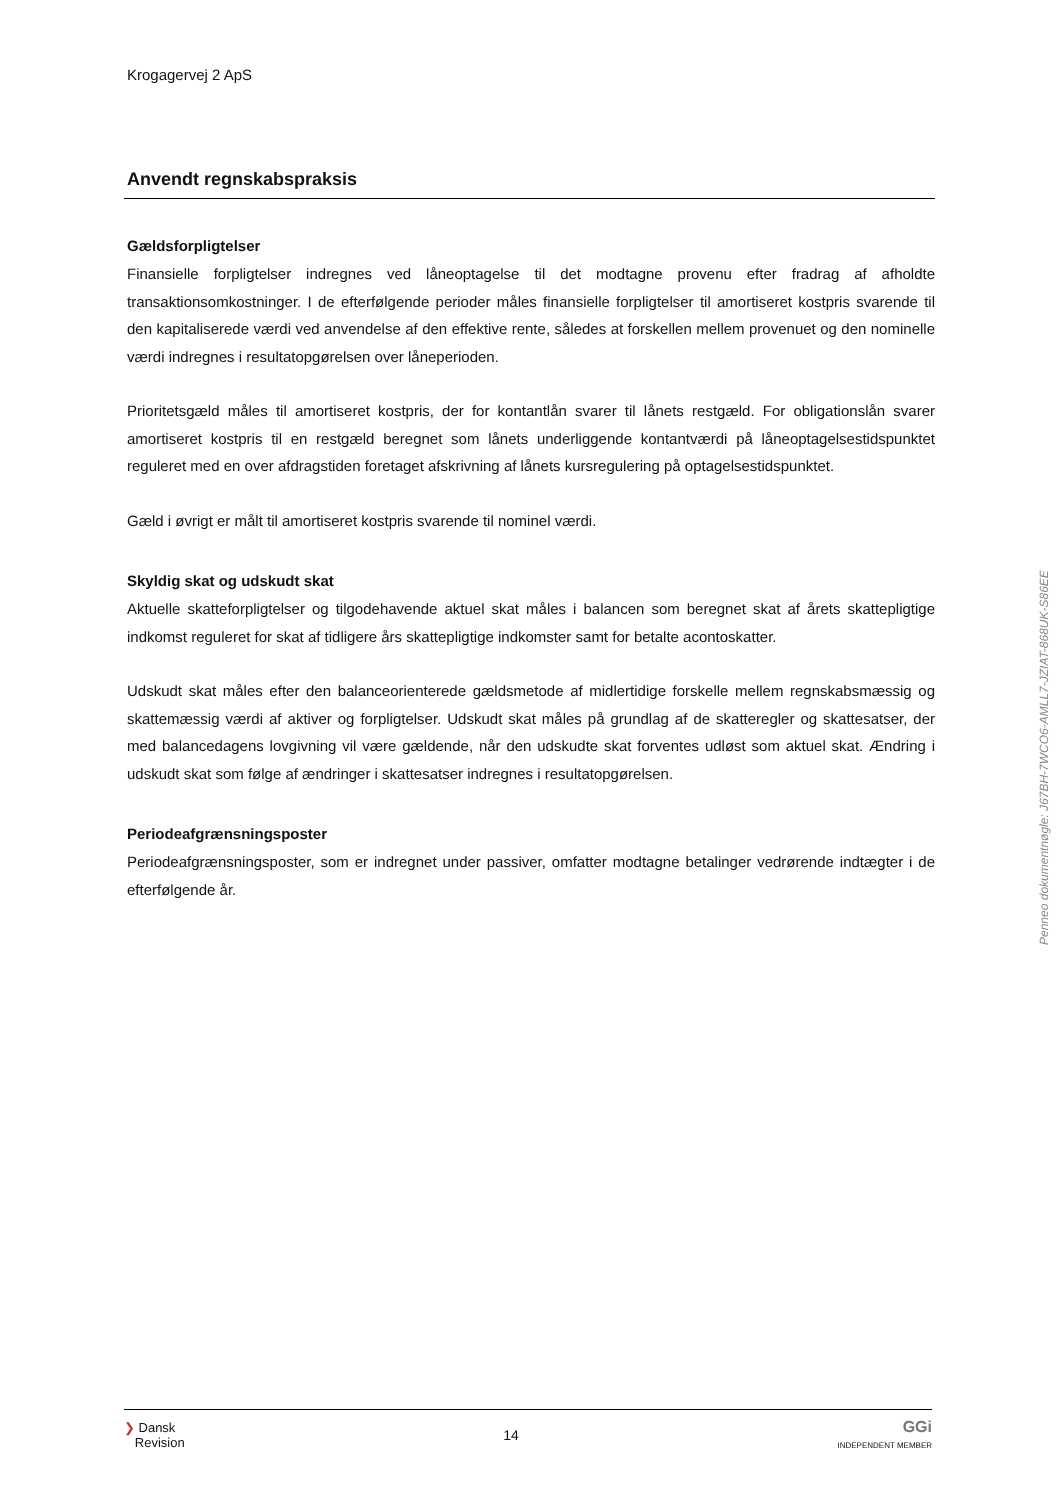Krogagervej 2 ApS
Anvendt regnskabspraksis
Gældsforpligtelser
Finansielle forpligtelser indregnes ved låneoptagelse til det modtagne provenu efter fradrag af afholdte transaktionsomkostninger. I de efterfølgende perioder måles finansielle forpligtelser til amortiseret kostpris svarende til den kapitaliserede værdi ved anvendelse af den effektive rente, således at forskellen mellem provenuet og den nominelle værdi indregnes i resultatopgørelsen over låneperioden.
Prioritetsgæld måles til amortiseret kostpris, der for kontantlån svarer til lånets restgæld. For obligationslån svarer amortiseret kostpris til en restgæld beregnet som lånets underliggende kontantværdi på låneoptagelsestidspunktet reguleret med en over afdragstiden foretaget afskrivning af lånets kursregulering på optagelsestidspunktet.
Gæld i øvrigt er målt til amortiseret kostpris svarende til nominel værdi.
Skyldig skat og udskudt skat
Aktuelle skatteforpligtelser og tilgodehavende aktuel skat måles i balancen som beregnet skat af årets skattepligtige indkomst reguleret for skat af tidligere års skattepligtige indkomster samt for betalte acontoskatter.
Udskudt skat måles efter den balanceorienterede gældsmetode af midlertidige forskelle mellem regnskabsmæssig og skattemæssig værdi af aktiver og forpligtelser. Udskudt skat måles på grundlag af de skatteregler og skattesatser, der med balancedagens lovgivning vil være gældende, når den udskudte skat forventes udløst som aktuel skat. Ændring i udskudt skat som følge af ændringer i skattesatser indregnes i resultatopgørelsen.
Periodeafgrænsningsposter
Periodeafgrænsningsposter, som er indregnet under passiver, omfatter modtagne betalinger vedrørende indtægter i de efterfølgende år.
Penneo dokumentnøgle: J67BH-7WCO6-AMLL7-JZIAT-868UK-S86EE
❯ Dansk
Revision
14
GGi
INDEPENDENT MEMBER